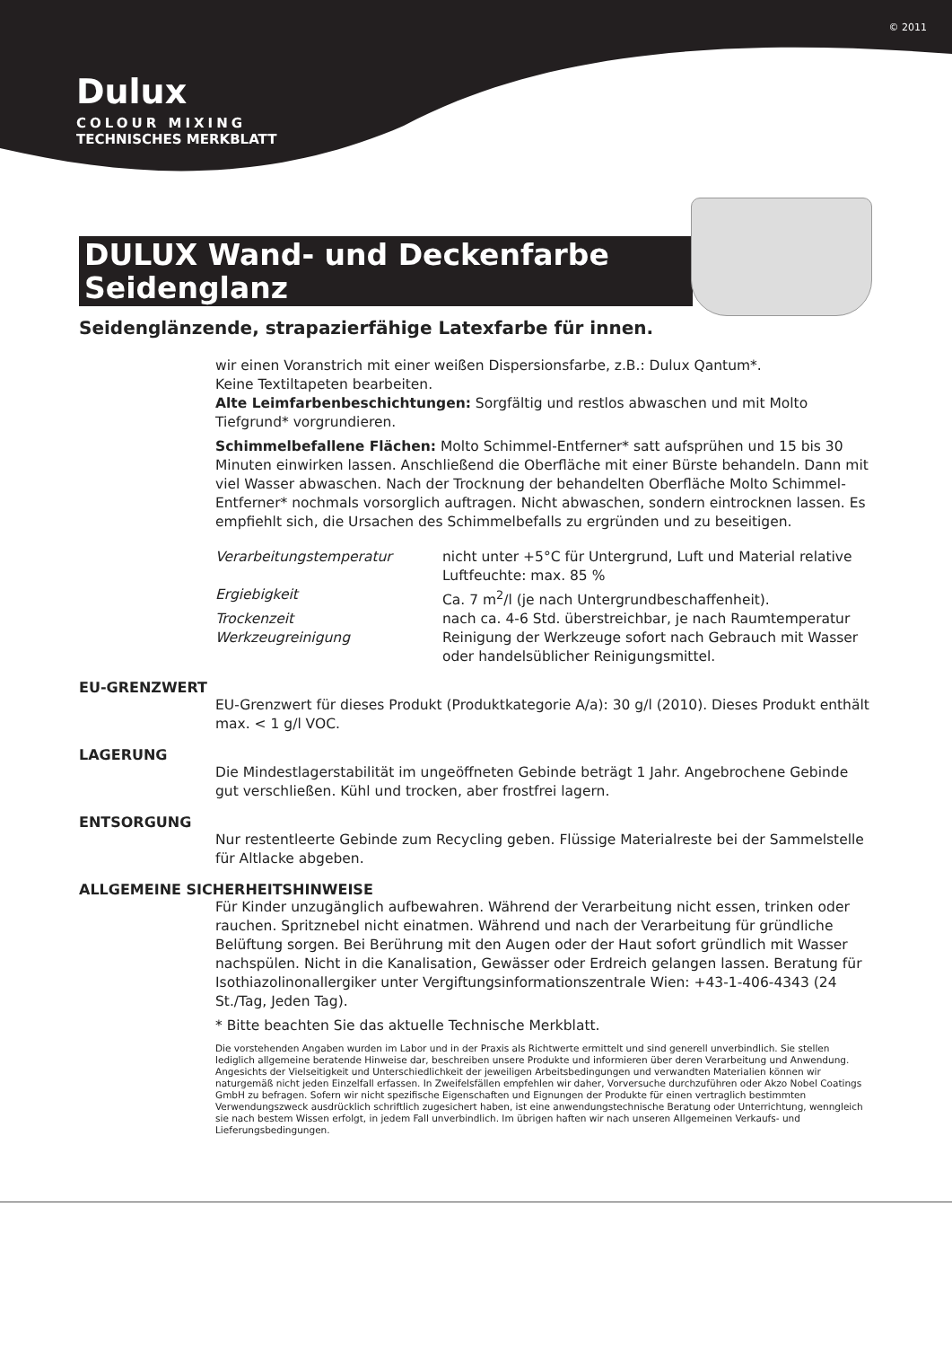© 2011
Dulux
COLOUR MIXING
TECHNISCHES MERKBLATT
DULUX Wand- und Deckenfarbe Seidenglanz
Seidenglänzende, strapazierfähige Latexfarbe für innen.
wir einen Voranstrich mit einer weißen Dispersionsfarbe, z.B.: Dulux Qantum*.
Keine Textiltapeten bearbeiten.
Alte Leimfarbenbeschichtungen: Sorgfältig und restlos abwaschen und mit Molto Tiefgrund* vorgrundieren.
Schimmelbefallene Flächen: Molto Schimmel-Entferner* satt aufsprühen und 15 bis 30 Minuten einwirken lassen. Anschließend die Oberfläche mit einer Bürste behandeln. Dann mit viel Wasser abwaschen. Nach der Trocknung der behandelten Oberfläche Molto Schimmel-Entferner* nochmals vorsorglich auftragen. Nicht abwaschen, sondern eintrocknen lassen. Es empfiehlt sich, die Ursachen des Schimmelbefalls zu ergründen und zu beseitigen.
Verarbeitungstemperatur nicht unter +5°C für Untergrund, Luft und Material relative Luftfeuchte: max. 85 %
Ergiebigkeit Ca. 7 m<sup>2</sup>/l (je nach Untergrundbeschaffenheit).
Trockenzeit nach ca. 4-6 Std. überstreichbar, je nach Raumtemperatur
Werkzeugreinigung Reinigung der Werkzeuge sofort nach Gebrauch mit Wasser oder handelsüblicher Reinigungsmittel.
EU-GRENZWERT
EU-Grenzwert für dieses Produkt (Produktkategorie A/a): 30 g/l (2010). Dieses Produkt enthält max. < 1 g/l VOC.
LAGERUNG
Die Mindestlagerstabilität im ungeöffneten Gebinde beträgt 1 Jahr. Angebrochene Gebinde gut verschließen. Kühl und trocken, aber frostfrei lagern.
ENTSORGUNG
Nur restentleerte Gebinde zum Recycling geben. Flüssige Materialreste bei der Sammelstelle für Altlacke abgeben.
ALLGEMEINE SICHERHEITSHINWEISE
Für Kinder unzugänglich aufbewahren. Während der Verarbeitung nicht essen, trinken oder rauchen. Spritznebel nicht einatmen. Während und nach der Verarbeitung für gründliche Belüftung sorgen. Bei Berührung mit den Augen oder der Haut sofort gründlich mit Wasser nachspülen. Nicht in die Kanalisation, Gewässer oder Erdreich gelangen lassen. Beratung für Isothiazolinonallergiker unter Vergiftungsinformationszentrale Wien: +43-1-406-4343 (24 St./Tag, Jeden Tag).
* Bitte beachten Sie das aktuelle Technische Merkblatt.
Die vorstehenden Angaben wurden im Labor und in der Praxis als Richtwerte ermittelt und sind generell unverbindlich. Sie stellen lediglich allgemeine beratende Hinweise dar, beschreiben unsere Produkte und informieren über deren Verarbeitung und Anwendung. Angesichts der Vielseitigkeit und Unterschiedlichkeit der jeweiligen Arbeitsbedingungen und verwandten Materialien können wir naturgemäß nicht jeden Einzelfall erfassen. In Zweifelsfällen empfehlen wir daher, Vorversuche durchzuführen oder Akzo Nobel Coatings GmbH zu befragen. Sofern wir nicht spezifische Eigenschaften und Eignungen der Produkte für einen vertraglich bestimmten Verwendungszweck ausdrücklich schriftlich zugesichert haben, ist eine anwendungstechnische Beratung oder Unterrichtung, wenngleich sie nach bestem Wissen erfolgt, in jedem Fall unverbindlich. Im übrigen haften wir nach unseren Allgemeinen Verkaufs- und Lieferungsbedingungen.